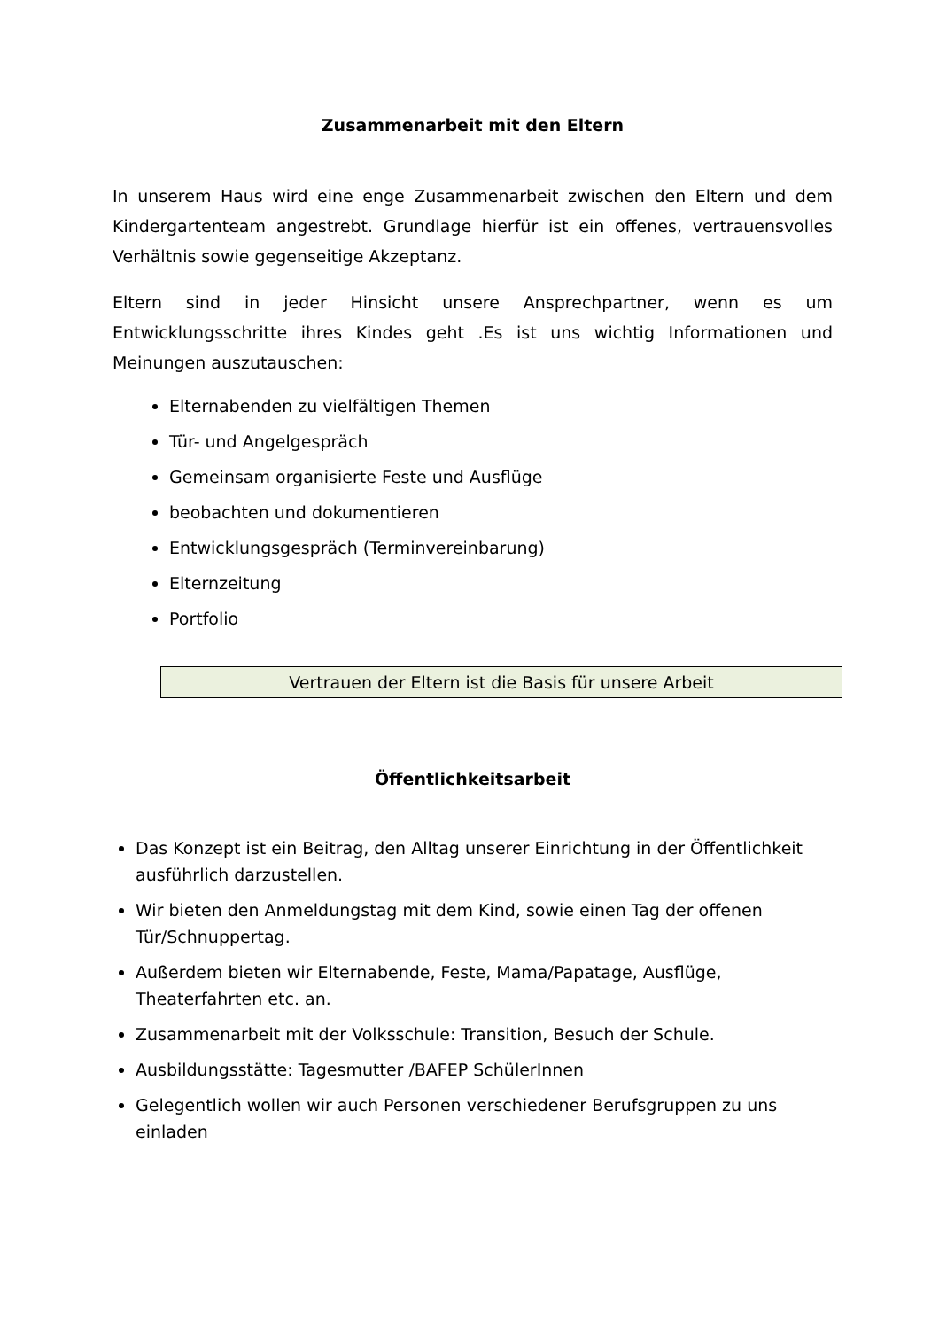Zusammenarbeit mit den Eltern
In unserem Haus wird eine enge Zusammenarbeit zwischen den Eltern und dem Kindergartenteam angestrebt. Grundlage hierfür ist ein offenes, vertrauensvolles Verhältnis sowie gegenseitige Akzeptanz.
Eltern sind in jeder Hinsicht unsere Ansprechpartner, wenn es um Entwicklungsschritte ihres Kindes geht .Es ist uns wichtig Informationen und Meinungen auszutauschen:
Elternabenden zu vielfältigen Themen
Tür- und Angelgespräch
Gemeinsam organisierte Feste und Ausflüge
beobachten und dokumentieren
Entwicklungsgespräch (Terminvereinbarung)
Elternzeitung
Portfolio
Vertrauen der Eltern ist die Basis für unsere Arbeit
Öffentlichkeitsarbeit
Das Konzept ist ein Beitrag, den Alltag unserer Einrichtung in der Öffentlichkeit ausführlich darzustellen.
Wir bieten den Anmeldungstag mit dem Kind, sowie einen Tag der offenen Tür/Schnuppertag.
Außerdem bieten wir Elternabende, Feste, Mama/Papatage, Ausflüge, Theaterfahrten etc. an.
Zusammenarbeit mit der Volksschule: Transition, Besuch der Schule.
Ausbildungsstätte: Tagesmutter /BAFEP SchülerInnen
Gelegentlich wollen wir auch Personen verschiedener Berufsgruppen zu uns einladen